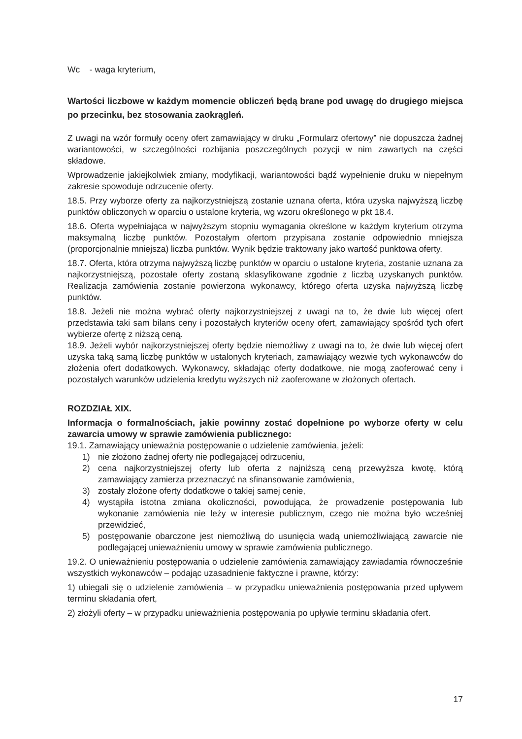Wc - waga kryterium,
Wartości liczbowe w każdym momencie obliczeń będą brane pod uwagę do drugiego miejsca po przecinku, bez stosowania zaokrągleń.
Z uwagi na wzór formuły oceny ofert zamawiający w druku „Formularz ofertowy” nie dopuszcza żadnej wariantowości, w szczególności rozbijania poszczególnych pozycji w nim zawartych na części składowe.
Wprowadzenie jakiejkolwiek zmiany, modyfikacji, wariantowości bądź wypełnienie druku w niepełnym zakresie spowoduje odrzucenie oferty.
18.5. Przy wyborze oferty za najkorzystniejszą zostanie uznana oferta, która uzyska najwyższą liczbę punktów obliczonych w oparciu o ustalone kryteria, wg wzoru określonego w pkt 18.4.
18.6. Oferta wypełniająca w najwyższym stopniu wymagania określone w każdym kryterium otrzyma maksymalną liczbę punktów. Pozostałym ofertom przypisana zostanie odpowiednio mniejsza (proporcjonalnie mniejsza) liczba punktów. Wynik będzie traktowany jako wartość punktowa oferty.
18.7. Oferta, która otrzyma najwyższą liczbę punktów w oparciu o ustalone kryteria, zostanie uznana za najkorzystniejszą, pozostałe oferty zostaną sklasyfikowane zgodnie z liczbą uzyskanych punktów. Realizacja zamówienia zostanie powierzona wykonawcy, którego oferta uzyska najwyższą liczbę punktów.
18.8. Jeżeli nie można wybrać oferty najkorzystniejszej z uwagi na to, że dwie lub więcej ofert przedstawia taki sam bilans ceny i pozostałych kryteriów oceny ofert, zamawiający spośród tych ofert wybierze ofertę z niższą ceną.
18.9. Jeżeli wybór najkorzystniejszej oferty będzie niemożliwy z uwagi na to, że dwie lub więcej ofert uzyska taką samą liczbę punktów w ustalonych kryteriach, zamawiający wezwie tych wykonawców do złożenia ofert dodatkowych. Wykonawcy, składając oferty dodatkowe, nie mogą zaoferować ceny i pozostałych warunków udzielenia kredytu wyższych niż zaoferowane w złożonych ofertach.
ROZDZIAŁ XIX.
Informacja o formalnościach, jakie powinny zostać dopełnione po wyborze oferty w celu zawarcia umowy w sprawie zamówienia publicznego:
19.1. Zamawiający unieważnia postępowanie o udzielenie zamówienia, jeżeli:
1) nie złożono żadnej oferty nie podlegającej odrzuceniu,
2) cena najkorzystniejszej oferty lub oferta z najniższą ceną przewyższa kwotę, którą zamawiający zamierza przeznaczyć na sfinansowanie zamówienia,
3) zostały złożone oferty dodatkowe o takiej samej cenie,
4) wystąpiła istotna zmiana okoliczności, powodująca, że prowadzenie postępowania lub wykonanie zamówienia nie leży w interesie publicznym, czego nie można było wcześniej przewidzieć,
5) postępowanie obarczone jest niemożliwą do usunięcia wadą uniemożliwiającą zawarcie nie podlegającej unieważnieniu umowy w sprawie zamówienia publicznego.
19.2. O unieważnieniu postępowania o udzielenie zamówienia zamawiający zawiadamia równocześnie wszystkich wykonawców – podając uzasadnienie faktyczne i prawne, którzy:
1) ubiegali się o udzielenie zamówienia – w przypadku unieważnienia postępowania przed upływem terminu składania ofert,
2) złożyli oferty – w przypadku unieważnienia postępowania po upływie terminu składania ofert.
17